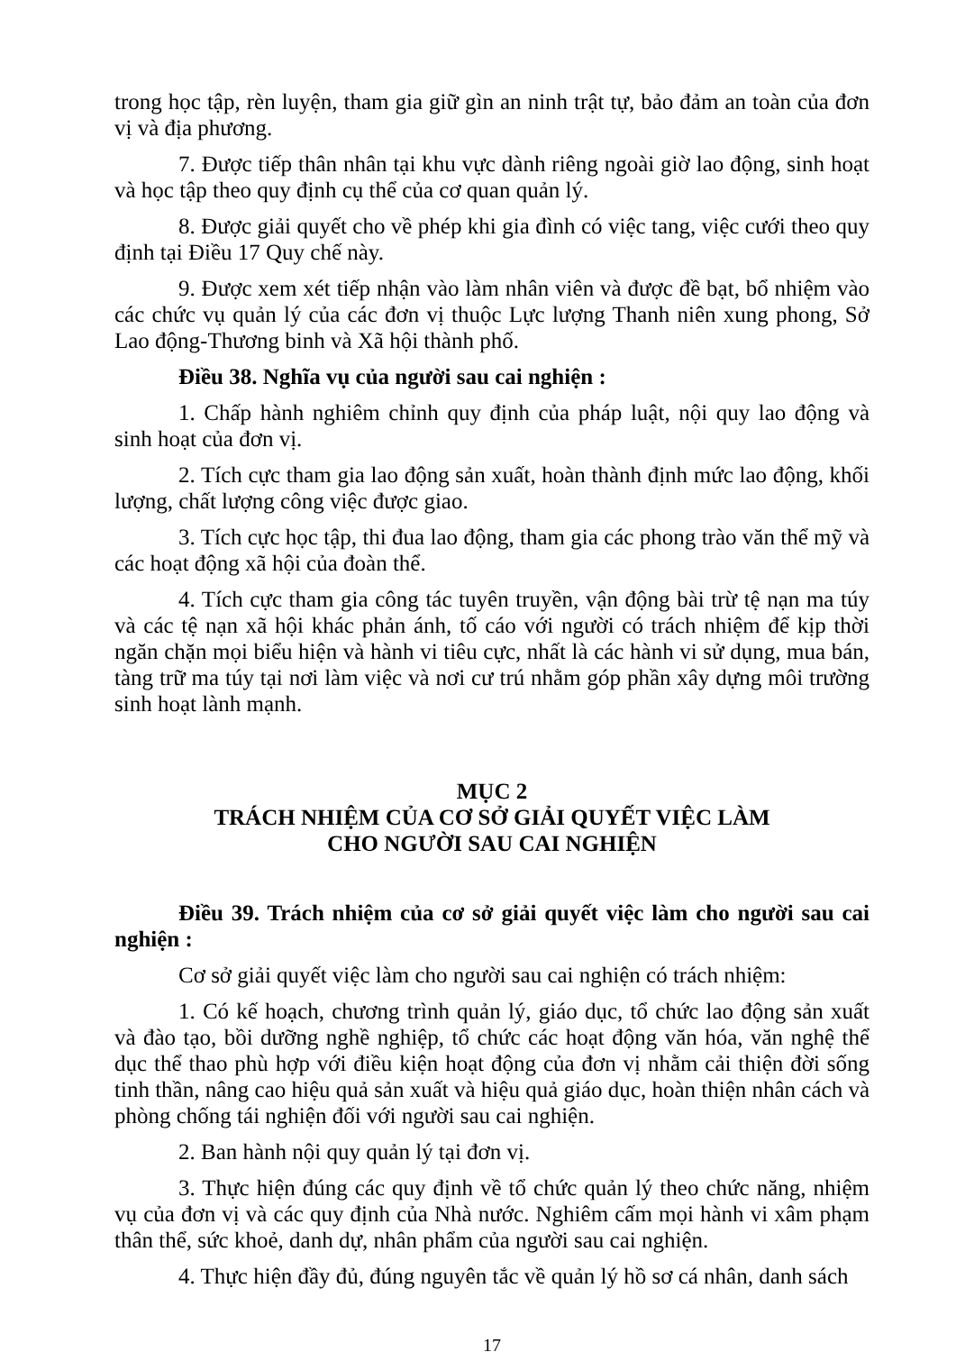trong học tập, rèn luyện, tham gia giữ gìn an ninh trật tự, bảo đảm an toàn của đơn vị và địa phương.
7. Được tiếp thân nhân tại khu vực dành riêng ngoài giờ lao động, sinh hoạt và học tập theo quy định cụ thể của cơ quan quản lý.
8. Được giải quyết cho về phép khi gia đình có việc tang, việc cưới theo quy định tại Điều 17 Quy chế này.
9. Được xem xét tiếp nhận vào làm nhân viên và được đề bạt, bổ nhiệm vào các chức vụ quản lý của các đơn vị thuộc Lực lượng Thanh niên xung phong, Sở Lao động-Thương binh và Xã hội thành phố.
Điều 38. Nghĩa vụ của người sau cai nghiện :
1. Chấp hành nghiêm chỉnh quy định của pháp luật, nội quy lao động và sinh hoạt của đơn vị.
2. Tích cực tham gia lao động sản xuất, hoàn thành định mức lao động, khối lượng, chất lượng công việc được giao.
3. Tích cực học tập, thi đua lao động, tham gia các phong trào văn thể mỹ và các hoạt động xã hội của đoàn thể.
4. Tích cực tham gia công tác tuyên truyền, vận động bài trừ tệ nạn ma túy và các tệ nạn xã hội khác phản ánh, tố cáo với người có trách nhiệm để kịp thời ngăn chặn mọi biểu hiện và hành vi tiêu cực, nhất là các hành vi sử dụng, mua bán, tàng trữ ma túy tại nơi làm việc và nơi cư trú nhằm góp phần xây dựng môi trường sinh hoạt lành mạnh.
MỤC 2
TRÁCH NHIỆM CỦA CƠ SỞ GIẢI QUYẾT VIỆC LÀM
CHO NGƯỜI SAU CAI NGHIỆN
Điều 39. Trách nhiệm của cơ sở giải quyết việc làm cho người sau cai nghiện :
Cơ sở giải quyết việc làm cho người sau cai nghiện có trách nhiệm:
1. Có kế hoạch, chương trình quản lý, giáo dục, tổ chức lao động sản xuất và đào tạo, bồi dưỡng nghề nghiệp, tổ chức các hoạt động văn hóa, văn nghệ thể dục thể thao phù hợp với điều kiện hoạt động của đơn vị nhằm cải thiện đời sống tinh thần, nâng cao hiệu quả sản xuất và hiệu quả giáo dục, hoàn thiện nhân cách và phòng chống tái nghiện đối với người sau cai nghiện.
2. Ban hành nội quy quản lý tại đơn vị.
3. Thực hiện đúng các quy định về tổ chức quản lý theo chức năng, nhiệm vụ của đơn vị và các quy định của Nhà nước. Nghiêm cấm mọi hành vi xâm phạm thân thể, sức khoẻ, danh dự, nhân phẩm của người sau cai nghiện.
4. Thực hiện đầy đủ, đúng nguyên tắc về quản lý hồ sơ cá nhân, danh sách
17